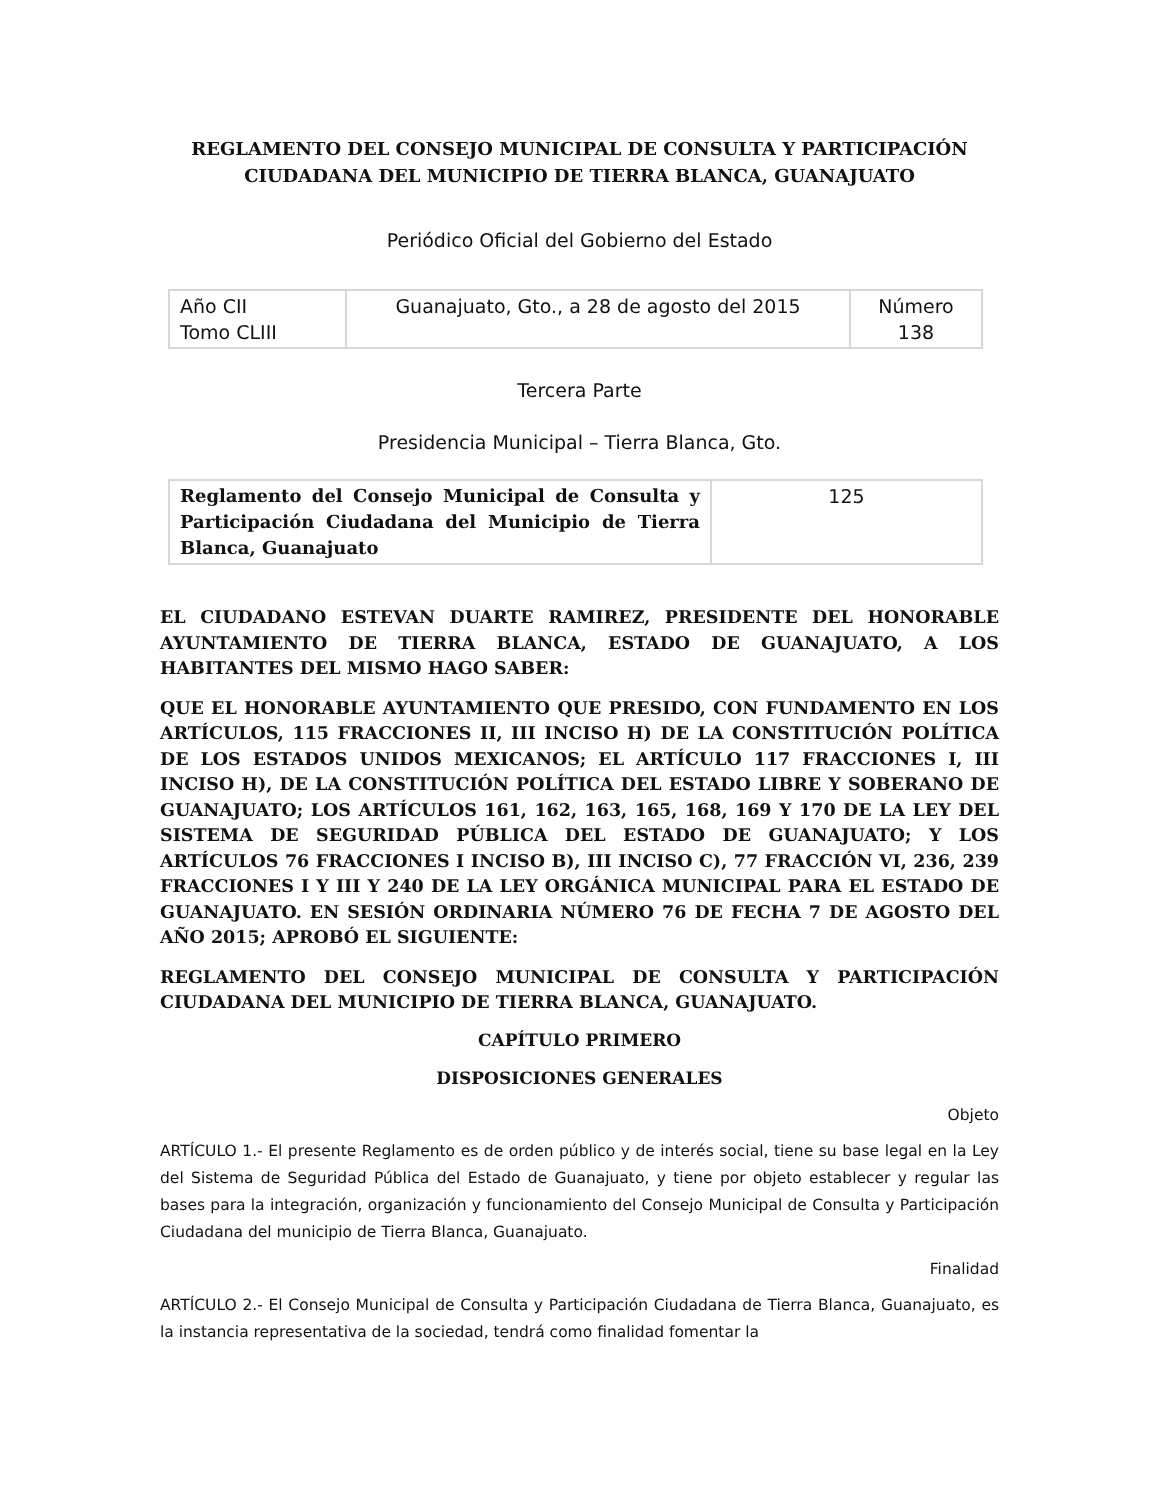REGLAMENTO DEL CONSEJO MUNICIPAL DE CONSULTA Y PARTICIPACIÓN CIUDADANA DEL MUNICIPIO DE TIERRA BLANCA, GUANAJUATO
Periódico Oficial del Gobierno del Estado
| Año CII Tomo CLIII | Guanajuato, Gto., a 28 de agosto del 2015 | Número 138 |
Tercera Parte
Presidencia Municipal – Tierra Blanca, Gto.
| Reglamento del Consejo Municipal de Consulta y Participación Ciudadana del Municipio de Tierra Blanca, Guanajuato | 125 |
EL CIUDADANO ESTEVAN DUARTE RAMIREZ, PRESIDENTE DEL HONORABLE AYUNTAMIENTO DE TIERRA BLANCA, ESTADO DE GUANAJUATO, A LOS HABITANTES DEL MISMO HAGO SABER:
QUE EL HONORABLE AYUNTAMIENTO QUE PRESIDO, CON FUNDAMENTO EN LOS ARTÍCULOS, 115 FRACCIONES II, III INCISO H) DE LA CONSTITUCIÓN POLÍTICA DE LOS ESTADOS UNIDOS MEXICANOS; EL ARTÍCULO 117 FRACCIONES I, III INCISO H), DE LA CONSTITUCIÓN POLÍTICA DEL ESTADO LIBRE Y SOBERANO DE GUANAJUATO; LOS ARTÍCULOS 161, 162, 163, 165, 168, 169 Y 170 DE LA LEY DEL SISTEMA DE SEGURIDAD PÚBLICA DEL ESTADO DE GUANAJUATO; Y LOS ARTÍCULOS 76 FRACCIONES I INCISO B), III INCISO C), 77 FRACCIÓN VI, 236, 239 FRACCIONES I Y III Y 240 DE LA LEY ORGÁNICA MUNICIPAL PARA EL ESTADO DE GUANAJUATO. EN SESIÓN ORDINARIA NÚMERO 76 DE FECHA 7 DE AGOSTO DEL AÑO 2015; APROBÓ EL SIGUIENTE:
REGLAMENTO DEL CONSEJO MUNICIPAL DE CONSULTA Y PARTICIPACIÓN CIUDADANA DEL MUNICIPIO DE TIERRA BLANCA, GUANAJUATO.
CAPÍTULO PRIMERO
DISPOSICIONES GENERALES
Objeto
ARTÍCULO 1.- El presente Reglamento es de orden público y de interés social, tiene su base legal en la Ley del Sistema de Seguridad Pública del Estado de Guanajuato, y tiene por objeto establecer y regular las bases para la integración, organización y funcionamiento del Consejo Municipal de Consulta y Participación Ciudadana del municipio de Tierra Blanca, Guanajuato.
Finalidad
ARTÍCULO 2.- El Consejo Municipal de Consulta y Participación Ciudadana de Tierra Blanca, Guanajuato, es la instancia representativa de la sociedad, tendrá como finalidad fomentar la